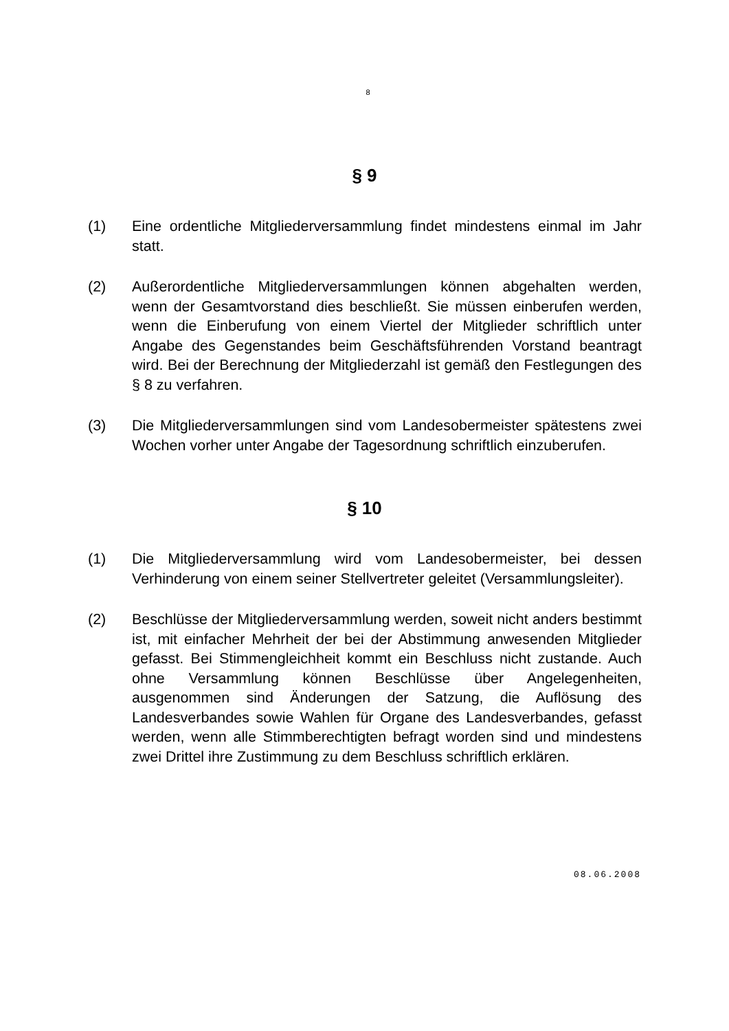8
§ 9
(1) Eine ordentliche Mitgliederversammlung findet mindestens einmal im Jahr statt.
(2) Außerordentliche Mitgliederversammlungen können abgehalten werden, wenn der Gesamtvorstand dies beschließt. Sie müssen einberufen werden, wenn die Einberufung von einem Viertel der Mitglieder schriftlich unter Angabe des Gegenstandes beim Geschäftsführenden Vorstand beantragt wird. Bei der Berechnung der Mitgliederzahl ist gemäß den Festlegungen des § 8 zu verfahren.
(3) Die Mitgliederversammlungen sind vom Landesobermeister spätestens zwei Wochen vorher unter Angabe der Tagesordnung schriftlich einzuberufen.
§ 10
(1) Die Mitgliederversammlung wird vom Landesobermeister, bei dessen Verhinderung von einem seiner Stellvertreter geleitet (Versammlungsleiter).
(2) Beschlüsse der Mitgliederversammlung werden, soweit nicht anders bestimmt ist, mit einfacher Mehrheit der bei der Abstimmung anwesenden Mitglieder gefasst. Bei Stimmengleichheit kommt ein Beschluss nicht zustande. Auch ohne Versammlung können Beschlüsse über Angelegenheiten, ausgenommen sind Änderungen der Satzung, die Auflösung des Landesverbandes sowie Wahlen für Organe des Landesverbandes, gefasst werden, wenn alle Stimmberechtigten befragt worden sind und mindestens zwei Drittel ihre Zustimmung zu dem Beschluss schriftlich erklären.
08.06.2008